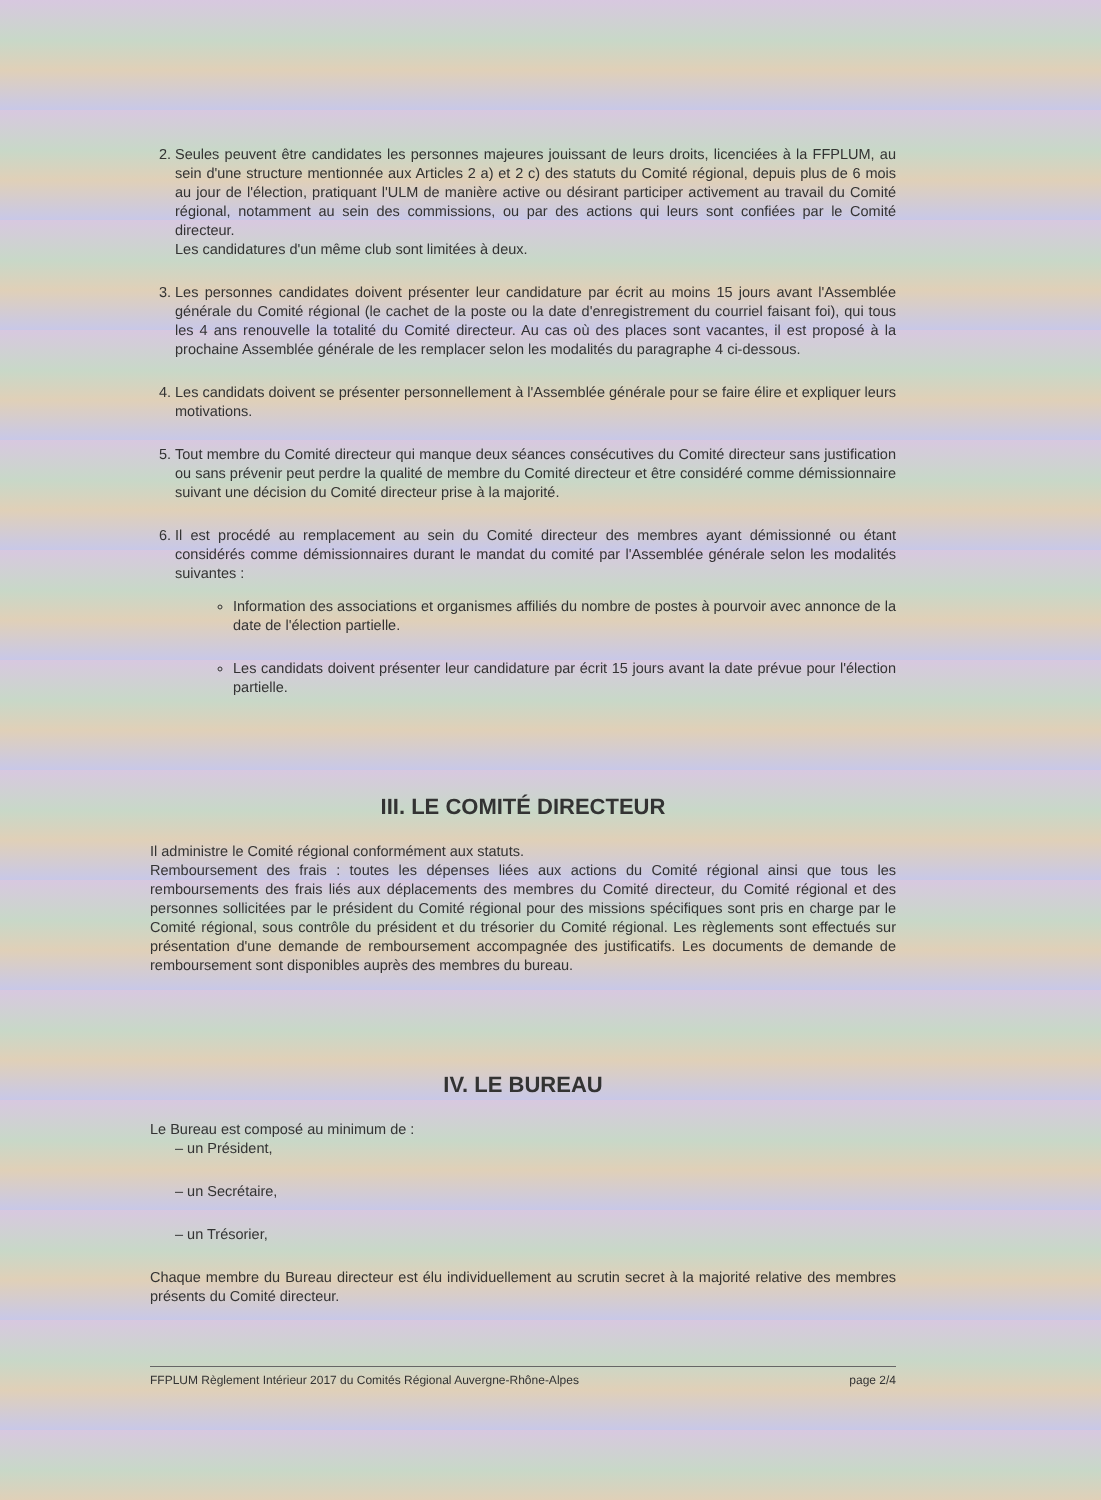2. Seules peuvent être candidates les personnes majeures jouissant de leurs droits, licenciées à la FFPLUM, au sein d'une structure mentionnée aux Articles 2 a) et 2 c) des statuts du Comité régional, depuis plus de 6 mois au jour de l'élection, pratiquant l'ULM de manière active ou désirant participer activement au travail du Comité régional, notamment au sein des commissions, ou par des actions qui leurs sont confiées par le Comité directeur.
Les candidatures d'un même club sont limitées à deux.
3. Les personnes candidates doivent présenter leur candidature par écrit au moins 15 jours avant l'Assemblée générale du Comité régional (le cachet de la poste ou la date d'enregistrement du courriel faisant foi), qui tous les 4 ans renouvelle la totalité du Comité directeur. Au cas où des places sont vacantes, il est proposé à la prochaine Assemblée générale de les remplacer selon les modalités du paragraphe 4 ci-dessous.
4. Les candidats doivent se présenter personnellement à l'Assemblée générale pour se faire élire et expliquer leurs motivations.
5. Tout membre du Comité directeur qui manque deux séances consécutives du Comité directeur sans justification ou sans prévenir peut perdre la qualité de membre du Comité directeur et être considéré comme démissionnaire suivant une décision du Comité directeur prise à la majorité.
6. Il est procédé au remplacement au sein du Comité directeur des membres ayant démissionné ou étant considérés comme démissionnaires durant le mandat du comité par l'Assemblée générale selon les modalités suivantes :
Information des associations et organismes affiliés du nombre de postes à pourvoir avec annonce de la date de l'élection partielle.
Les candidats doivent présenter leur candidature par écrit 15 jours avant la date prévue pour l'élection partielle.
III. LE COMITÉ DIRECTEUR
Il administre le Comité régional conformément aux statuts.
Remboursement des frais : toutes les dépenses liées aux actions du Comité régional ainsi que tous les remboursements des frais liés aux déplacements des membres du Comité directeur, du Comité régional et des personnes sollicitées par le président du Comité régional pour des missions spécifiques sont pris en charge par le Comité régional, sous contrôle du président et du trésorier du Comité régional. Les règlements sont effectués sur présentation d'une demande de remboursement accompagnée des justificatifs. Les documents de demande de remboursement sont disponibles auprès des membres du bureau.
IV. LE BUREAU
Le Bureau est composé au minimum de :
– un Président,
– un Secrétaire,
– un Trésorier,
Chaque membre du Bureau directeur est élu individuellement au scrutin secret à la majorité relative des membres présents du Comité directeur.
FFPLUM Règlement Intérieur 2017 du Comités Régional Auvergne-Rhône-Alpes page 2/4